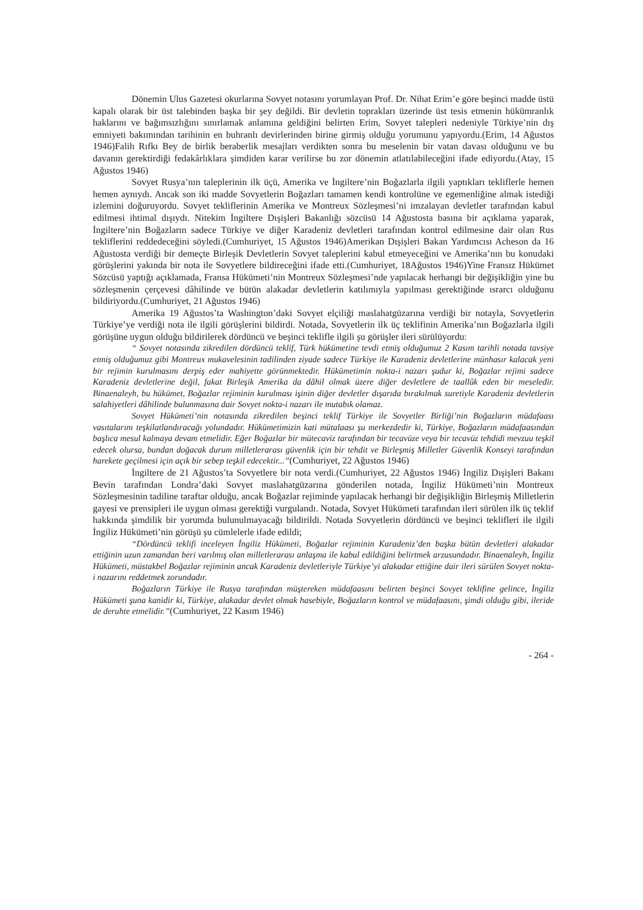Dönemin Ulus Gazetesi okurlarına Sovyet notasını yorumlayan Prof. Dr. Nihat Erim’e göre beşinci madde üstü kapalı olarak bir üst talebinden başka bir şey değildi. Bir devletin toprakları üzerinde üst tesis etmenin hükümranlık haklarını ve bağımsızlığını sınırlamak anlamına geldiğini belirten Erim, Sovyet talepleri nedeniyle Türkiye’nin dış emniyeti bakımından tarihinin en buhranlı devirlerinden birine girmiş olduğu yorumunu yapıyordu.(Erim, 14 Ağustos 1946)Falih Rıfkı Bey de birlik beraberlik mesajları verdikten sonra bu meselenin bir vatan davası olduğunu ve bu davanın gerektirdiği fedakârlıklara şimdiden karar verilirse bu zor dönemin atlatılabileceğini ifade ediyordu.(Atay, 15 Ağustos 1946)
Sovyet Rusya’nın taleplerinin ilk üçü, Amerika ve İngiltere’nin Boğazlarla ilgili yaptıkları tekliflerle hemen hemen aynıydı. Ancak son iki madde Sovyetlerin Boğazları tamamen kendi kontrolüne ve egemenliğine almak istediği izlemini doğuruyordu. Sovyet tekliflerinin Amerika ve Montreux Sözleşmesi’ni imzalayan devletler tarafından kabul edilmesi ihtimal dışıydı. Nitekim İngiltere Dışişleri Bakanlığı sözcüsü 14 Ağustosta basına bir açıklama yaparak, İngiltere’nin Boğazların sadece Türkiye ve diğer Karadeniz devletleri tarafından kontrol edilmesine dair olan Rus tekliflerini reddedeceğini söyledi.(Cumhuriyet, 15 Ağustos 1946)Amerikan Dışişleri Bakan Yardımcısı Acheson da 16 Ağustosta verdiği bir demeçte Birleşik Devletlerin Sovyet taleplerini kabul etmeyeceğini ve Amerika’nın bu konudaki görüşlerini yakında bir nota ile Sovyetlere bildireceğini ifade etti.(Cumhuriyet, 18Ağustos 1946)Yine Fransız Hükümet Sözcüsü yaptığı açıklamada, Fransa Hükümeti’nin Montreux Sözleşmesi’nde yapılacak herhangi bir değişikliğin yine bu sözleşmenin çerçevesi dâhilinde ve bütün alakadar devletlerin katılımıyla yapılması gerektiğinde ısrarcı olduğunu bildiriyordu.(Cumhuriyet, 21 Ağustos 1946)
Amerika 19 Ağustos’ta Washington’daki Sovyet elçiliği maslahatgüzarına verdiği bir notayla, Sovyetlerin Türkiye’ye verdiği nota ile ilgili görüşlerini bildirdi. Notada, Sovyetlerin ilk üç teklifinin Amerika’nın Boğazlarla ilgili görüşüne uygun olduğu bildirilerek dördüncü ve beşinci teklifle ilgili şu görüşler ileri sürülüyordu:
“ Sovyet notasında zikredilen dördüncü teklif, Türk hükümetine tevdi etmiş olduğumuz 2 Kasım tarihli notada tavsiye etmiş olduğumuz gibi Montreux mukavelesinin tadilinden ziyade sadece Türkiye ile Karadeniz devletlerine münhasır kalacak yeni bir rejimin kurulmasını derpiş eder mahiyette görünmektedir. Hükümetimin nokta-i nazarı şudur ki, Boğazlar rejimi sadece Karadeniz devletlerine değil, fakat Birleşik Amerika da dâhil olmak üzere diğer devletlere de taallûk eden bir meseledir. Binaenaleyh, bu hükümet, Boğazlar rejiminin kurulması işinin diğer devletler dışarıda bırakılmak suretiyle Karadeniz devletlerin salahiyetleri dâhilinde bulunmasına dair Sovyet nokta-i nazarı ile mutabık olamaz.
Sovyet Hükümeti’nin notasında zikredilen beşinci teklif Türkiye ile Sovyetler Birliği’nin Boğazların müdafaası vasıtalarını teşkilatlandıracağı yolundadır. Hükümetimizin kati mütalaası şu merkezdedir ki, Türkiye, Boğazların müdafaasından başlıca mesul kalmaya devam etmelidir. Eğer Boğazlar bir mütecaviz tarafından bir tecavüze veya bir tecavüz tehdidi mevzuu teşkil edecek olursa, bundan doğacak durum milletlerarası güvenlik için bir tehdit ve Birleşmiş Milletler Güvenlik Konseyi tarafından harekete geçilmesi için açık bir sebep teşkil edecektir...”(Cumhuriyet, 22 Ağustos 1946)
İngiltere de 21 Ağustos’ta Sovyetlere bir nota verdi.(Cumhuriyet, 22 Ağustos 1946) İngiliz Dışişleri Bakanı Bevin tarafından Londra’daki Sovyet maslahatgüzarına gönderilen notada, İngiliz Hükümeti’nin Montreux Sözleşmesinin tadiline taraftar olduğu, ancak Boğazlar rejiminde yapılacak herhangi bir değişikliğin Birleşmiş Milletlerin gayesi ve prensipleri ile uygun olması gerektiği vurgulandı. Notada, Sovyet Hükümeti tarafından ileri sürülen ilk üç teklif hakkında şimdilik bir yorumda bulunulmayacağı bildirildi. Notada Sovyetlerin dördüncü ve beşinci teklifleri ile ilgili İngiliz Hükümeti’nin görüşü şu cümlelerle ifade edildi;
“Dördüncü teklifi inceleyen İngiliz Hükümeti, Boğazlar rejiminin Karadeniz’den başka bütün devletleri alakadar ettiğinin uzun zamandan beri varılmış olan milletlerarası anlaşma ile kabul edildiğini belirtmek arzusundadır. Binaenaleyh, İngiliz Hükümeti, müstakbel Boğazlar rejiminin ancak Karadeniz devletleriyle Türkiye’yi alakadar ettiğine dair ileri sürülen Sovyet nokta-i nazarını reddetmek zorundadır.
Boğazların Türkiye ile Rusya tarafından müştereken müdafaasını belirten beşinci Sovyet teklifine gelince, İngiliz Hükümeti şuna kanidir ki, Türkiye, alakadar devlet olmak hasebiyle, Boğazların kontrol ve müdafaasını, şimdi olduğu gibi, ileride de deruhte etmelidir.”(Cumhuriyet, 22 Kasım 1946)
- 264 -